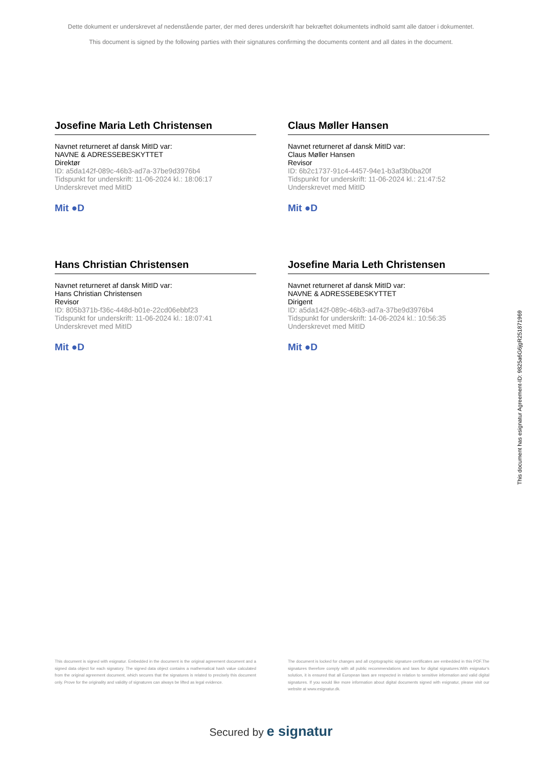Dette dokument er underskrevet af nedenstående parter, der med deres underskrift har bekræftet dokumentets indhold samt alle datoer i dokumentet.
This document is signed by the following parties with their signatures confirming the documents content and all dates in the document.
Josefine Maria Leth Christensen
Navnet returneret af dansk MitID var:
NAVNE & ADRESSEBESKYTTET
Direktør
ID: a5da142f-089c-46b3-ad7a-37be9d3976b4
Tidspunkt for underskrift: 11-06-2024 kl.: 18:06:17
Underskrevet med MitID
Mit ●D
Claus Møller Hansen
Navnet returneret af dansk MitID var:
Claus Møller Hansen
Revisor
ID: 6b2c1737-91c4-4457-94e1-b3af3b0ba20f
Tidspunkt for underskrift: 11-06-2024 kl.: 21:47:52
Underskrevet med MitID
Mit ●D
Hans Christian Christensen
Navnet returneret af dansk MitID var:
Hans Christian Christensen
Revisor
ID: 805b371b-f36c-448d-b01e-22cd06ebbf23
Tidspunkt for underskrift: 11-06-2024 kl.: 18:07:41
Underskrevet med MitID
Mit ●D
Josefine Maria Leth Christensen
Navnet returneret af dansk MitID var:
NAVNE & ADRESSEBESKYTTET
Dirigent
ID: a5da142f-089c-46b3-ad7a-37be9d3976b4
Tidspunkt for underskrift: 14-06-2024 kl.: 10:56:35
Underskrevet med MitID
Mit ●D
This document has esignatur Agreement-ID: 9825a6G6jgR251871969
This document is signed with esignatur. Embedded in the document is the original agreement document and a signed data object for each signatory. The signed data object contains a mathematical hash value calculated from the original agreement document, which secures that the signatures is related to precisely this document only. Prove for the originality and validity of signatures can always be lifted as legal evidence.
The document is locked for changes and all cryptographic signature certificates are embedded in this PDF.The signatures therefore comply with all public recommendations and laws for digital signatures.With esignatur's solution, it is ensured that all European laws are respected in relation to sensitive information and valid digital signatures. If you would like more information about digital documents signed with esignatur, please visit our website at www.esignatur.dk.
Secured by e signatur